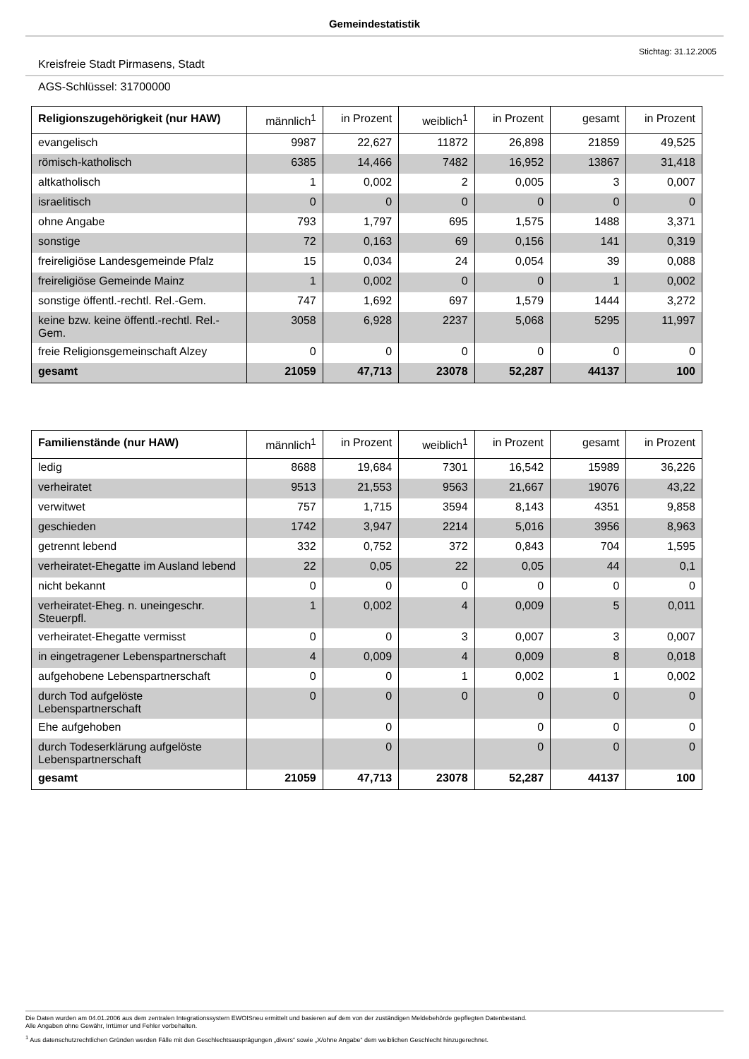Gemeindestatistik
Stichtag: 31.12.2005
Kreisfreie Stadt Pirmasens, Stadt
AGS-Schlüssel: 31700000
| Religionszugehörigkeit (nur HAW) | männlich<sup>1</sup> | in Prozent | weiblich<sup>1</sup> | in Prozent | gesamt | in Prozent |
| --- | --- | --- | --- | --- | --- | --- |
| evangelisch | 9987 | 22,627 | 11872 | 26,898 | 21859 | 49,525 |
| römisch-katholisch | 6385 | 14,466 | 7482 | 16,952 | 13867 | 31,418 |
| altkatholisch | 1 | 0,002 | 2 | 0,005 | 3 | 0,007 |
| israelitisch | 0 | 0 | 0 | 0 | 0 | 0 |
| ohne Angabe | 793 | 1,797 | 695 | 1,575 | 1488 | 3,371 |
| sonstige | 72 | 0,163 | 69 | 0,156 | 141 | 0,319 |
| freireligiöse Landesgemeinde Pfalz | 15 | 0,034 | 24 | 0,054 | 39 | 0,088 |
| freireligiöse Gemeinde Mainz | 1 | 0,002 | 0 | 0 | 1 | 0,002 |
| sonstige öffentl.-rechtl. Rel.-Gem. | 747 | 1,692 | 697 | 1,579 | 1444 | 3,272 |
| keine bzw. keine öffentl.-rechtl. Rel.-Gem. | 3058 | 6,928 | 2237 | 5,068 | 5295 | 11,997 |
| freie Religionsgemeinschaft Alzey | 0 | 0 | 0 | 0 | 0 | 0 |
| gesamt | 21059 | 47,713 | 23078 | 52,287 | 44137 | 100 |
| Familienstände (nur HAW) | männlich<sup>1</sup> | in Prozent | weiblich<sup>1</sup> | in Prozent | gesamt | in Prozent |
| --- | --- | --- | --- | --- | --- | --- |
| ledig | 8688 | 19,684 | 7301 | 16,542 | 15989 | 36,226 |
| verheiratet | 9513 | 21,553 | 9563 | 21,667 | 19076 | 43,22 |
| verwitwet | 757 | 1,715 | 3594 | 8,143 | 4351 | 9,858 |
| geschieden | 1742 | 3,947 | 2214 | 5,016 | 3956 | 8,963 |
| getrennt lebend | 332 | 0,752 | 372 | 0,843 | 704 | 1,595 |
| verheiratet-Ehegatte im Ausland lebend | 22 | 0,05 | 22 | 0,05 | 44 | 0,1 |
| nicht bekannt | 0 | 0 | 0 | 0 | 0 | 0 |
| verheiratet-Eheg. n. uneingeschr. Steuerpfl. | 1 | 0,002 | 4 | 0,009 | 5 | 0,011 |
| verheiratet-Ehegatte vermisst | 0 | 0 | 3 | 0,007 | 3 | 0,007 |
| in eingetragener Lebenspartnerschaft | 4 | 0,009 | 4 | 0,009 | 8 | 0,018 |
| aufgehobene Lebenspartnerschaft | 0 | 0 | 1 | 0,002 | 1 | 0,002 |
| durch Tod aufgelöste Lebenspartnerschaft | 0 | 0 | 0 | 0 | 0 | 0 |
| Ehe aufgehoben | | 0 | | 0 | 0 | 0 |
| durch Todeserklärung aufgelöste Lebenspartnerschaft | | 0 | | 0 | 0 | 0 |
| gesamt | 21059 | 47,713 | 23078 | 52,287 | 44137 | 100 |
Die Daten wurden am 04.01.2006 aus dem zentralen Integrationssystem EWOISneu ermittelt und basieren auf dem von der zuständigen Meldebehörde gepflegten Datenbestand.
Alle Angaben ohne Gewähr, Irrtümer und Fehler vorbehalten.
<sup>1</sup> Aus datenschutzrechtlichen Gründen werden Fälle mit den Geschlechtsausprägungen „divers“ sowie „X/ohne Angabe“ dem weiblichen Geschlecht hinzugerechnet.